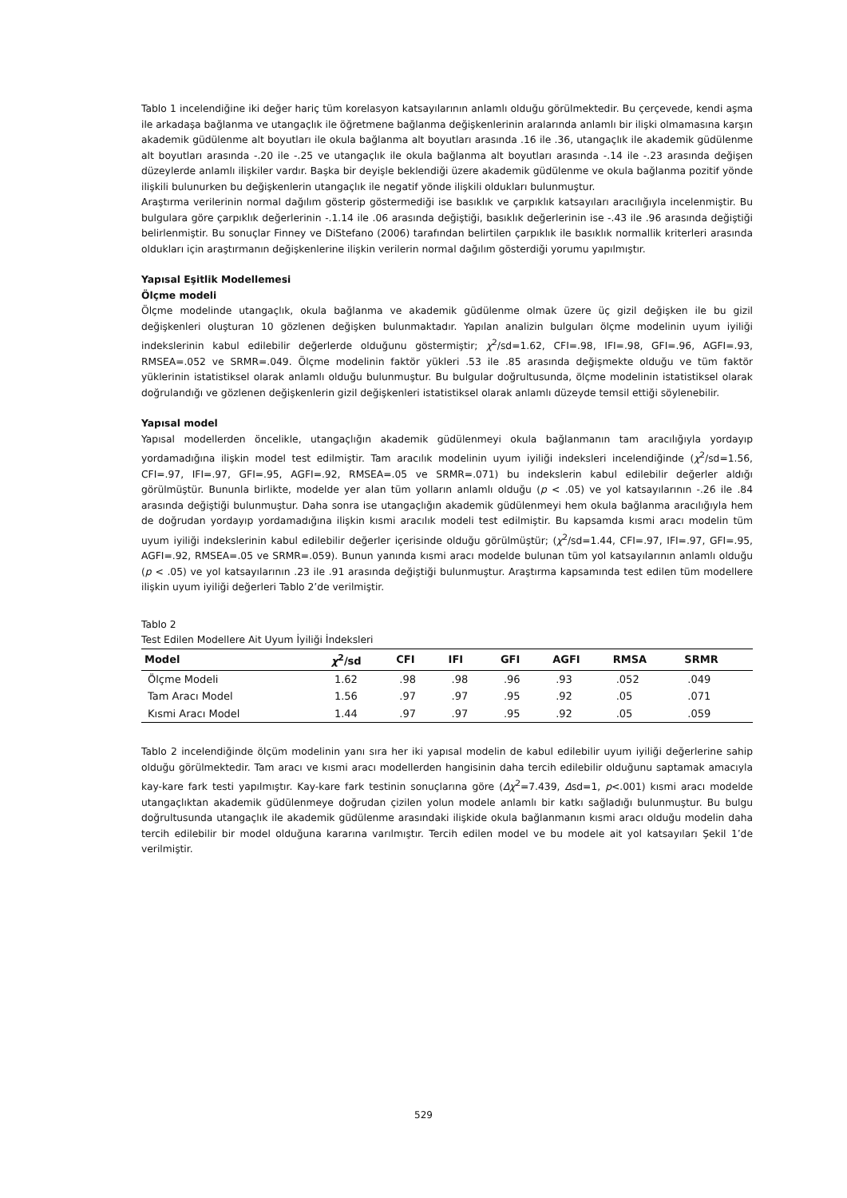Tablo 1 incelendiğine iki değer hariç tüm korelasyon katsayılarının anlamlı olduğu görülmektedir. Bu çerçevede, kendi aşma ile arkadaşa bağlanma ve utangaçlık ile öğretmene bağlanma değişkenlerinin aralarında anlamlı bir ilişki olmamasına karşın akademik güdülenme alt boyutları ile okula bağlanma alt boyutları arasında .16 ile .36, utangaçlık ile akademik güdülenme alt boyutları arasında -.20 ile -.25 ve utangaçlık ile okula bağlanma alt boyutları arasında -.14 ile -.23 arasında değişen düzeylerde anlamlı ilişkiler vardır. Başka bir deyişle beklendiği üzere akademik güdülenme ve okula bağlanma pozitif yönde ilişkili bulunurken bu değişkenlerin utangaçlık ile negatif yönde ilişkili oldukları bulunmuştur.
Araştırma verilerinin normal dağılım gösterip göstermediği ise basıklık ve çarpıklık katsayıları aracılığıyla incelenmiştir. Bu bulgulara göre çarpıklık değerlerinin -.1.14 ile .06 arasında değiştiği, basıklık değerlerinin ise -.43 ile .96 arasında değiştiği belirlenmiştir. Bu sonuçlar Finney ve DiStefano (2006) tarafından belirtilen çarpıklık ile basıklık normallik kriterleri arasında oldukları için araştırmanın değişkenlerine ilişkin verilerin normal dağılım gösterdiği yorumu yapılmıştır.
Yapısal Eşitlik Modellemesi
Ölçme modeli
Ölçme modelinde utangaçlık, okula bağlanma ve akademik güdülenme olmak üzere üç gizil değişken ile bu gizil değişkenleri oluşturan 10 gözlenen değişken bulunmaktadır. Yapılan analizin bulguları ölçme modelinin uyum iyiliği indekslerinin kabul edilebilir değerlerde olduğunu göstermiştir; χ<sup>2</sup>/sd=1.62, CFI=.98, IFI=.98, GFI=.96, AGFI=.93, RMSEA=.052 ve SRMR=.049. Ölçme modelinin faktör yükleri .53 ile .85 arasında değişmekte olduğu ve tüm faktör yüklerinin istatistiksel olarak anlamlı olduğu bulunmuştur. Bu bulgular doğrultusunda, ölçme modelinin istatistiksel olarak doğrulandığı ve gözlenen değişkenlerin gizil değişkenleri istatistiksel olarak anlamlı düzeyde temsil ettiği söylenebilir.
Yapısal model
Yapısal modellerden öncelikle, utangaçlığın akademik güdülenmeyi okula bağlanmanın tam aracılığıyla yordayıp yordamadığına ilişkin model test edilmiştir. Tam aracılık modelinin uyum iyiliği indeksleri incelendiğinde (χ<sup>2</sup>/sd=1.56, CFI=.97, IFI=.97, GFI=.95, AGFI=.92, RMSEA=.05 ve SRMR=.071) bu indekslerin kabul edilebilir değerler aldığı görülmüştür. Bununla birlikte, modelde yer alan tüm yolların anlamlı olduğu (p < .05) ve yol katsayılarının -.26 ile .84 arasında değiştiği bulunmuştur. Daha sonra ise utangaçlığın akademik güdülenmeyi hem okula bağlanma aracılığıyla hem de doğrudan yordayıp yordamadığına ilişkin kısmi aracılık modeli test edilmiştir. Bu kapsamda kısmi aracı modelin tüm uyum iyiliği indekslerinin kabul edilebilir değerler içerisinde olduğu görülmüştür; (χ<sup>2</sup>/sd=1.44, CFI=.97, IFI=.97, GFI=.95, AGFI=.92, RMSEA=.05 ve SRMR=.059). Bunun yanında kısmi aracı modelde bulunan tüm yol katsayılarının anlamlı olduğu (p < .05) ve yol katsayılarının .23 ile .91 arasında değiştiği bulunmuştur. Araştırma kapsamında test edilen tüm modellere ilişkin uyum iyiliği değerleri Tablo 2’de verilmiştir.
Tablo 2
Test Edilen Modellere Ait Uyum İyiliği İndeksleri
| Model | χ<sup>2</sup>/sd | CFI | IFI | GFI | AGFI | RMSA | SRMR |
| --- | --- | --- | --- | --- | --- | --- | --- |
| Ölçme Modeli | 1.62 | .98 | .98 | .96 | .93 | .052 | .049 |
| Tam Aracı Model | 1.56 | .97 | .97 | .95 | .92 | .05 | .071 |
| Kısmi Aracı Model | 1.44 | .97 | .97 | .95 | .92 | .05 | .059 |
Tablo 2 incelendiğinde ölçüm modelinin yanı sıra her iki yapısal modelin de kabul edilebilir uyum iyiliği değerlerine sahip olduğu görülmektedir. Tam aracı ve kısmi aracı modellerden hangisinin daha tercih edilebilir olduğunu saptamak amacıyla kay-kare fark testi yapılmıştır. Kay-kare fark testinin sonuçlarına göre (Δχ<sup>2</sup>=7.439, Δsd=1, p<.001) kısmi aracı modelde utangaçlıktan akademik güdülenmeye doğrudan çizilen yolun modele anlamlı bir katkı sağladığı bulunmuştur. Bu bulgu doğrultusunda utangaçlık ile akademik güdülenme arasındaki ilişkide okula bağlanmanın kısmi aracı olduğu modelin daha tercih edilebilir bir model olduğuna kararına varılmıştır. Tercih edilen model ve bu modele ait yol katsayıları Şekil 1’de verilmiştir.
529